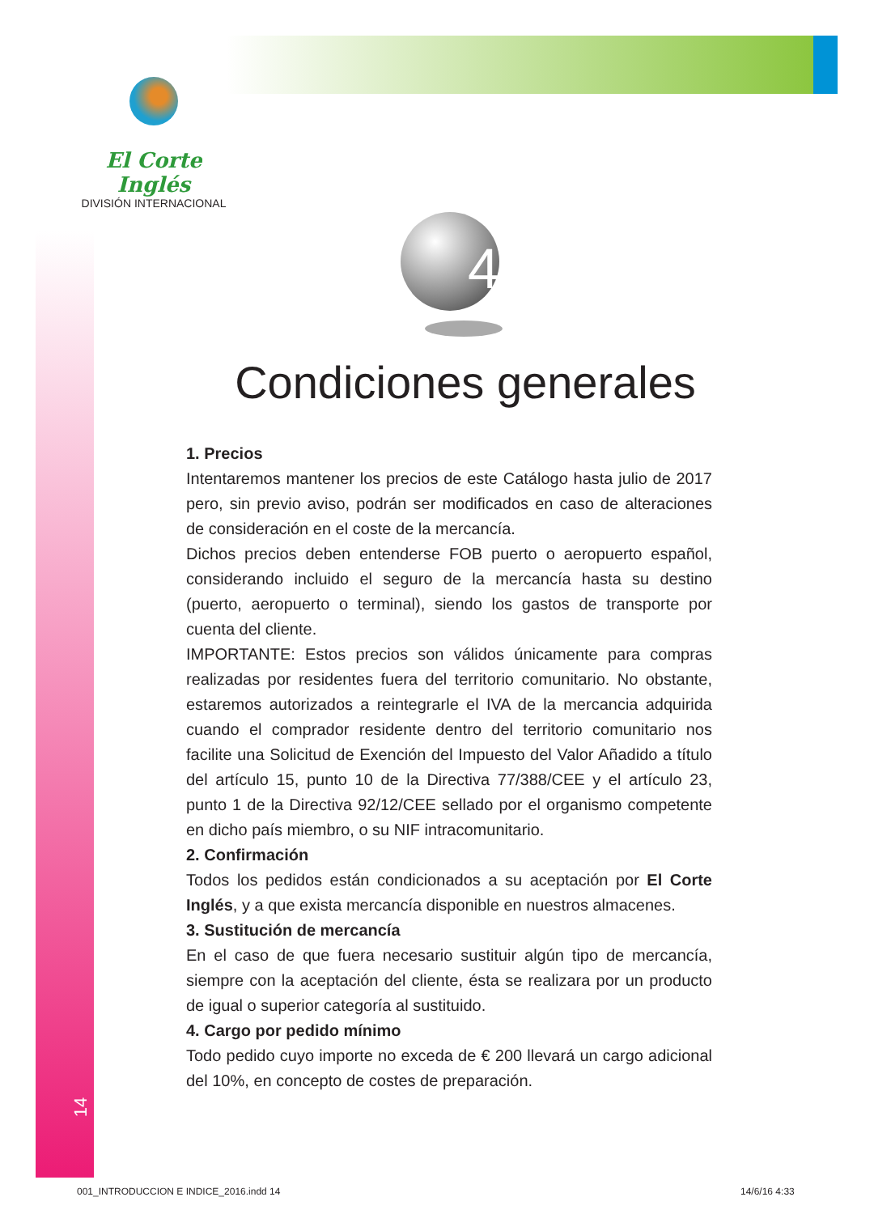El Corte Inglés
DIVISIÓN INTERNACIONAL
4
14
Condiciones generales
1. Precios
Intentaremos mantener los precios de este Catálogo hasta julio de 2017 pero, sin previo aviso, podrán ser modificados en caso de alteraciones de consideración en el coste de la mercancía.
Dichos precios deben entenderse FOB puerto o aeropuerto español, considerando incluido el seguro de la mercancía hasta su destino (puerto, aeropuerto o terminal), siendo los gastos de transporte por cuenta del cliente.
IMPORTANTE: Estos precios son válidos únicamente para compras realizadas por residentes fuera del territorio comunitario. No obstante, estaremos autorizados a reintegrarle el IVA de la mercancia adquirida cuando el comprador residente dentro del territorio comunitario nos facilite una Solicitud de Exención del Impuesto del Valor Añadido a título del artículo 15, punto 10 de la Directiva 77/388/CEE y el artículo 23, punto 1 de la Directiva 92/12/CEE sellado por el organismo competente en dicho país miembro, o su NIF intracomunitario.
2. Confirmación
Todos los pedidos están condicionados a su aceptación por El Corte Inglés, y a que exista mercancía disponible en nuestros almacenes.
3. Sustitución de mercancía
En el caso de que fuera necesario sustituir algún tipo de mercancía, siempre con la aceptación del cliente, ésta se realizara por un producto de igual o superior categoría al sustituido.
4. Cargo por pedido mínimo
Todo pedido cuyo importe no exceda de € 200 llevará un cargo adicional del 10%, en concepto de costes de preparación.
001_INTRODUCCION E INDICE_2016.indd 14
14/6/16 4:33